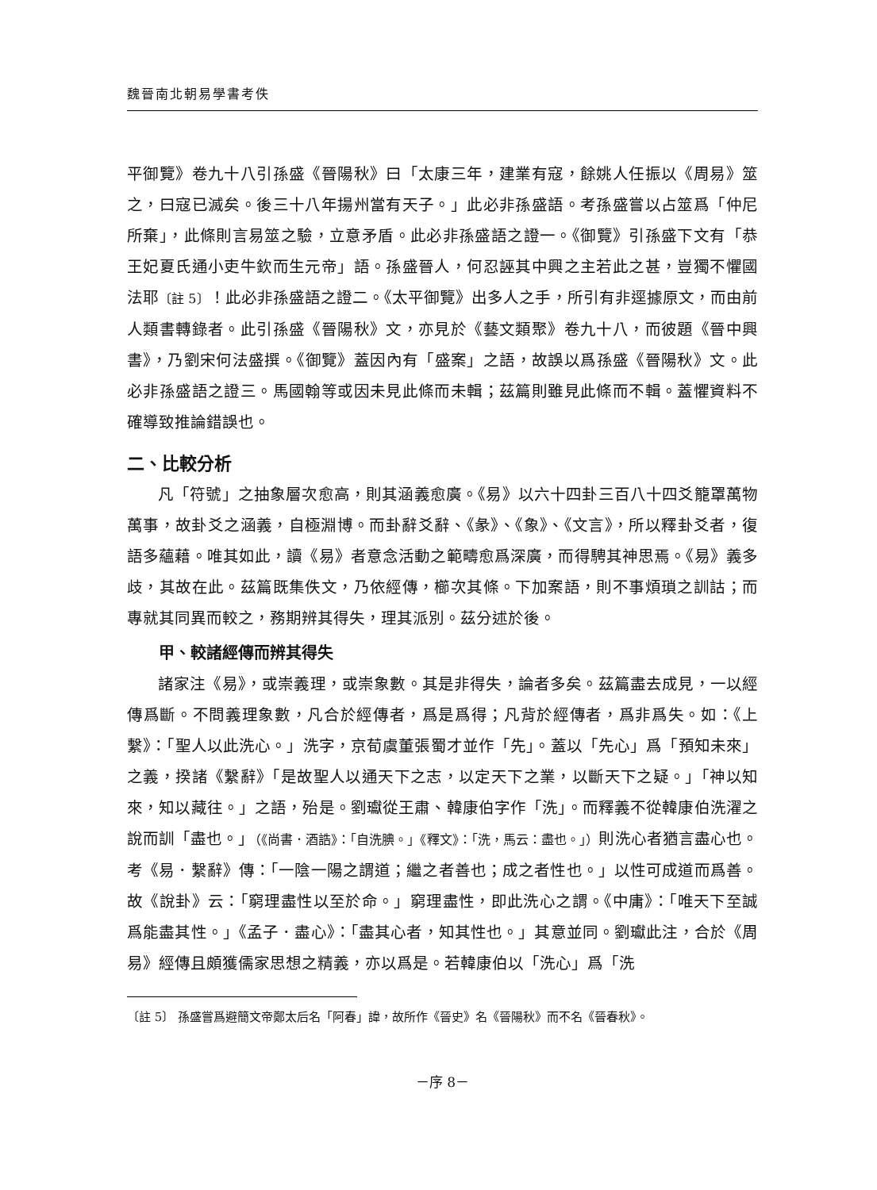魏晉南北朝易學書考佚
平御覽》卷九十八引孫盛《晉陽秋》曰「太康三年，建業有寇，餘姚人任振以《周易》筮之，曰寇已滅矣。後三十八年揚州當有天子。」此必非孫盛語。考孫盛嘗以占筮爲「仲尼所棄」，此條則言易筮之驗，立意矛盾。此必非孫盛語之證一。《御覽》引孫盛下文有「恭王妃夏氏通小吏牛欽而生元帝」語。孫盛晉人，何忍誣其中興之主若此之甚，豈獨不懼國法耶〔註 5〕！此必非孫盛語之證二。《太平御覽》出多人之手，所引有非逕據原文，而由前人類書轉錄者。此引孫盛《晉陽秋》文，亦見於《藝文類聚》卷九十八，而彼題《晉中興書》，乃劉宋何法盛撰。《御覽》蓋因內有「盛案」之語，故誤以爲孫盛《晉陽秋》文。此必非孫盛語之證三。馬國翰等或因未見此條而未輯；茲篇則雖見此條而不輯。蓋懼資料不確導致推論錯誤也。
二、比較分析
凡「符號」之抽象層次愈高，則其涵義愈廣。《易》以六十四卦三百八十四爻籠罩萬物萬事，故卦爻之涵義，自極淵博。而卦辭爻辭、《彖》、《象》、《文言》，所以釋卦爻者，復語多蘊藉。唯其如此，讀《易》者意念活動之範疇愈爲深廣，而得騁其神思焉。《易》義多歧，其故在此。茲篇既集佚文，乃依經傳，櫛次其條。下加案語，則不事煩瑣之訓詁；而專就其同異而較之，務期辨其得失，理其派別。茲分述於後。
甲、較諸經傳而辨其得失
諸家注《易》，或崇義理，或崇象數。其是非得失，論者多矣。茲篇盡去成見，一以經傳爲斷。不問義理象數，凡合於經傳者，爲是爲得；凡背於經傳者，爲非爲失。如：《上繫》：「聖人以此洗心。」洗字，京荀虞董張蜀才並作「先」。蓋以「先心」爲「預知未來」之義，揆諸《繫辭》「是故聖人以通天下之志，以定天下之業，以斷天下之疑。」「神以知來，知以藏往。」之語，殆是。劉瓛從王肅、韓康伯字作「洗」。而釋義不從韓康伯洗濯之說而訓「盡也。」（《尚書．酒誥》：「自洗腆。」《釋文》：「洗，馬云：盡也。」）則洗心者猶言盡心也。考《易．繫辭》傳：「一陰一陽之謂道；繼之者善也；成之者性也。」以性可成道而爲善。故《說卦》云：「窮理盡性以至於命。」窮理盡性，即此洗心之謂。《中庸》：「唯天下至誠爲能盡其性。」《孟子．盡心》：「盡其心者，知其性也。」其意並同。劉瓛此注，合於《周易》經傳且頗獲儒家思想之精義，亦以爲是。若韓康伯以「洗心」爲「洗
〔註 5〕 孫盛嘗爲避簡文帝鄭太后名「阿春」諱，故所作《晉史》名《晉陽秋》而不名《晉春秋》。
－序 8－